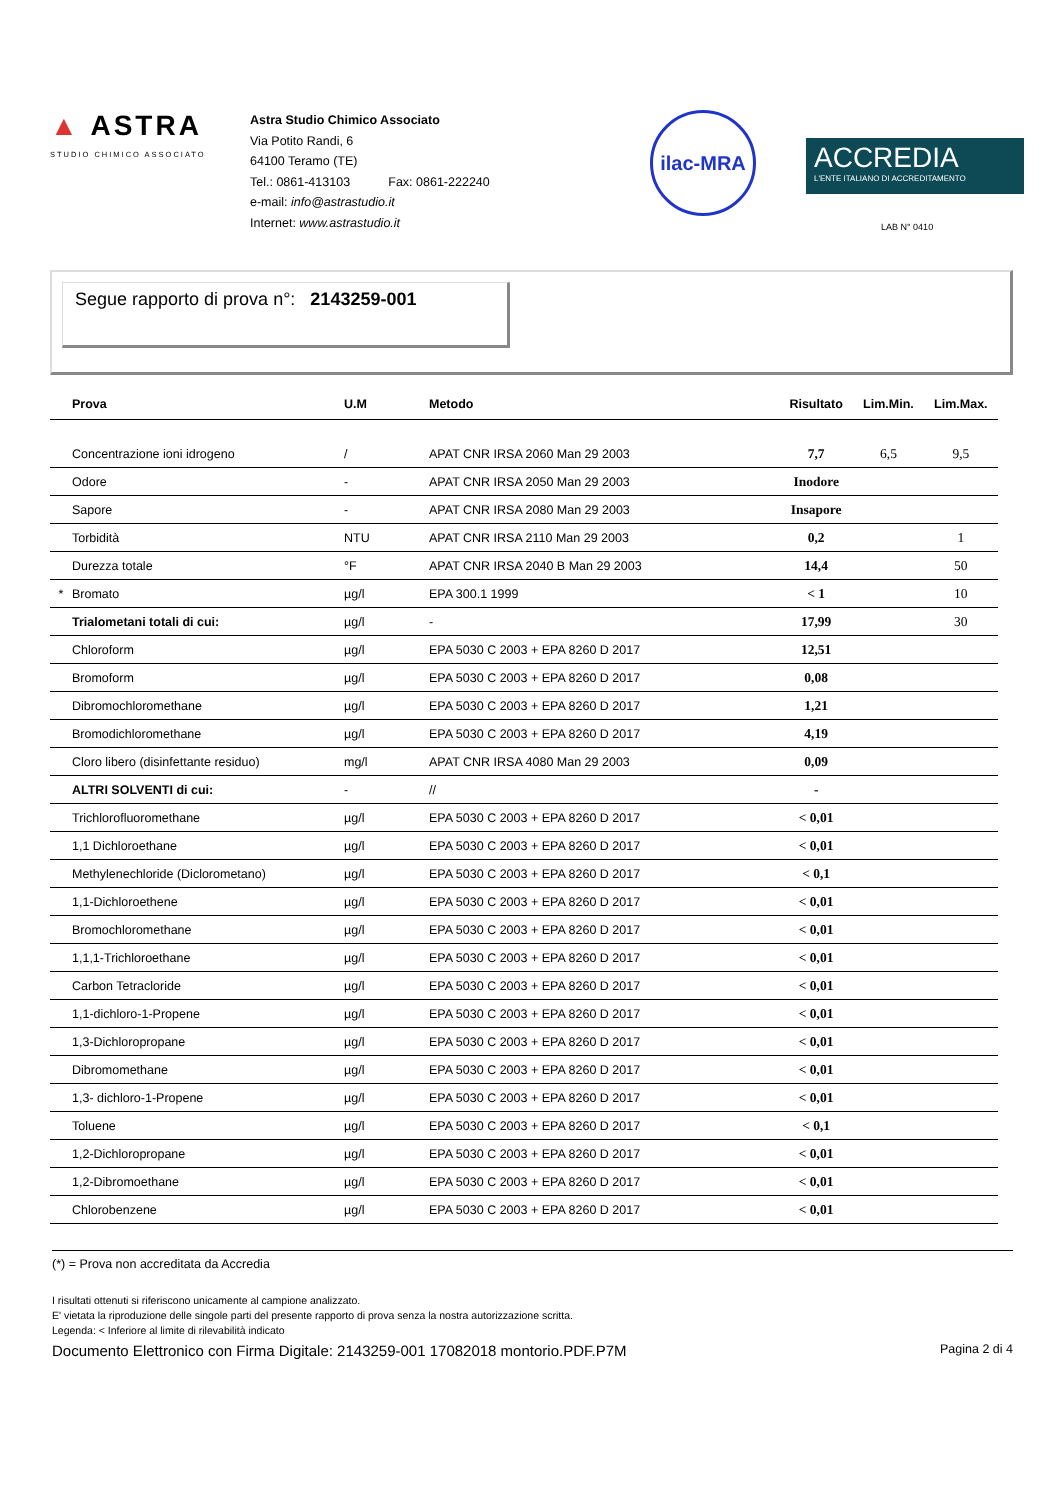▲ ASTRA
STUDIO CHIMICO ASSOCIATO
Astra Studio Chimico Associato
Via Potito Randi, 6
64100 Teramo (TE)
Tel.: 0861-413103 Fax: 0861-222240
e-mail: info@astrastudio.it
Internet: www.astrastudio.it
ilac-MRA
ACCREDIA
L'ENTE ITALIANO DI ACCREDITAMENTO
LAB N° 0410
Segue rapporto di prova n°: 2143259-001
| | Prova | U.M | Metodo | Risultato | Lim.Min. | Lim.Max. |
| --- | --- | --- | --- | --- | --- | --- |
| | Concentrazione ioni idrogeno | / | APAT CNR IRSA 2060 Man 29 2003 | 7,7 | 6,5 | 9,5 |
| | Odore | - | APAT CNR IRSA 2050 Man 29 2003 | Inodore | | |
| | Sapore | - | APAT CNR IRSA 2080 Man 29 2003 | Insapore | | |
| | Torbidità | NTU | APAT CNR IRSA 2110 Man 29 2003 | 0,2 | | 1 |
| | Durezza totale | °F | APAT CNR IRSA 2040 B Man 29 2003 | 14,4 | | 50 |
| * | Bromato | µg/l | EPA 300.1 1999 | < 1 | | 10 |
| | Trialometani totali di cui: | µg/l | - | 17,99 | | 30 |
| | Chloroform | µg/l | EPA 5030 C 2003 + EPA 8260 D 2017 | 12,51 | | |
| | Bromoform | µg/l | EPA 5030 C 2003 + EPA 8260 D 2017 | 0,08 | | |
| | Dibromochloromethane | µg/l | EPA 5030 C 2003 + EPA 8260 D 2017 | 1,21 | | |
| | Bromodichloromethane | µg/l | EPA 5030 C 2003 + EPA 8260 D 2017 | 4,19 | | |
| | Cloro libero (disinfettante residuo) | mg/l | APAT CNR IRSA 4080 Man 29 2003 | 0,09 | | |
| | ALTRI SOLVENTI di cui: | - | // | - | | |
| | Trichlorofluoromethane | µg/l | EPA 5030 C 2003 + EPA 8260 D 2017 | < 0,01 | | |
| | 1,1 Dichloroethane | µg/l | EPA 5030 C 2003 + EPA 8260 D 2017 | < 0,01 | | |
| | Methylenechloride (Diclorometano) | µg/l | EPA 5030 C 2003 + EPA 8260 D 2017 | < 0,1 | | |
| | 1,1-Dichloroethene | µg/l | EPA 5030 C 2003 + EPA 8260 D 2017 | < 0,01 | | |
| | Bromochloromethane | µg/l | EPA 5030 C 2003 + EPA 8260 D 2017 | < 0,01 | | |
| | 1,1,1-Trichloroethane | µg/l | EPA 5030 C 2003 + EPA 8260 D 2017 | < 0,01 | | |
| | Carbon Tetracloride | µg/l | EPA 5030 C 2003 + EPA 8260 D 2017 | < 0,01 | | |
| | 1,1-dichloro-1-Propene | µg/l | EPA 5030 C 2003 + EPA 8260 D 2017 | < 0,01 | | |
| | 1,3-Dichloropropane | µg/l | EPA 5030 C 2003 + EPA 8260 D 2017 | < 0,01 | | |
| | Dibromomethane | µg/l | EPA 5030 C 2003 + EPA 8260 D 2017 | < 0,01 | | |
| | 1,3- dichloro-1-Propene | µg/l | EPA 5030 C 2003 + EPA 8260 D 2017 | < 0,01 | | |
| | Toluene | µg/l | EPA 5030 C 2003 + EPA 8260 D 2017 | < 0,1 | | |
| | 1,2-Dichloropropane | µg/l | EPA 5030 C 2003 + EPA 8260 D 2017 | < 0,01 | | |
| | 1,2-Dibromoethane | µg/l | EPA 5030 C 2003 + EPA 8260 D 2017 | < 0,01 | | |
| | Chlorobenzene | µg/l | EPA 5030 C 2003 + EPA 8260 D 2017 | < 0,01 | | |
(*) = Prova non accreditata da Accredia
I risultati ottenuti si riferiscono unicamente al campione analizzato.
E' vietata la riproduzione delle singole parti del presente rapporto di prova senza la nostra autorizzazione scritta.
Legenda: < Inferiore al limite di rilevabilità indicato
Documento Elettronico con Firma Digitale: 2143259-001 17082018 montorio.PDF.P7M Pagina 2 di 4